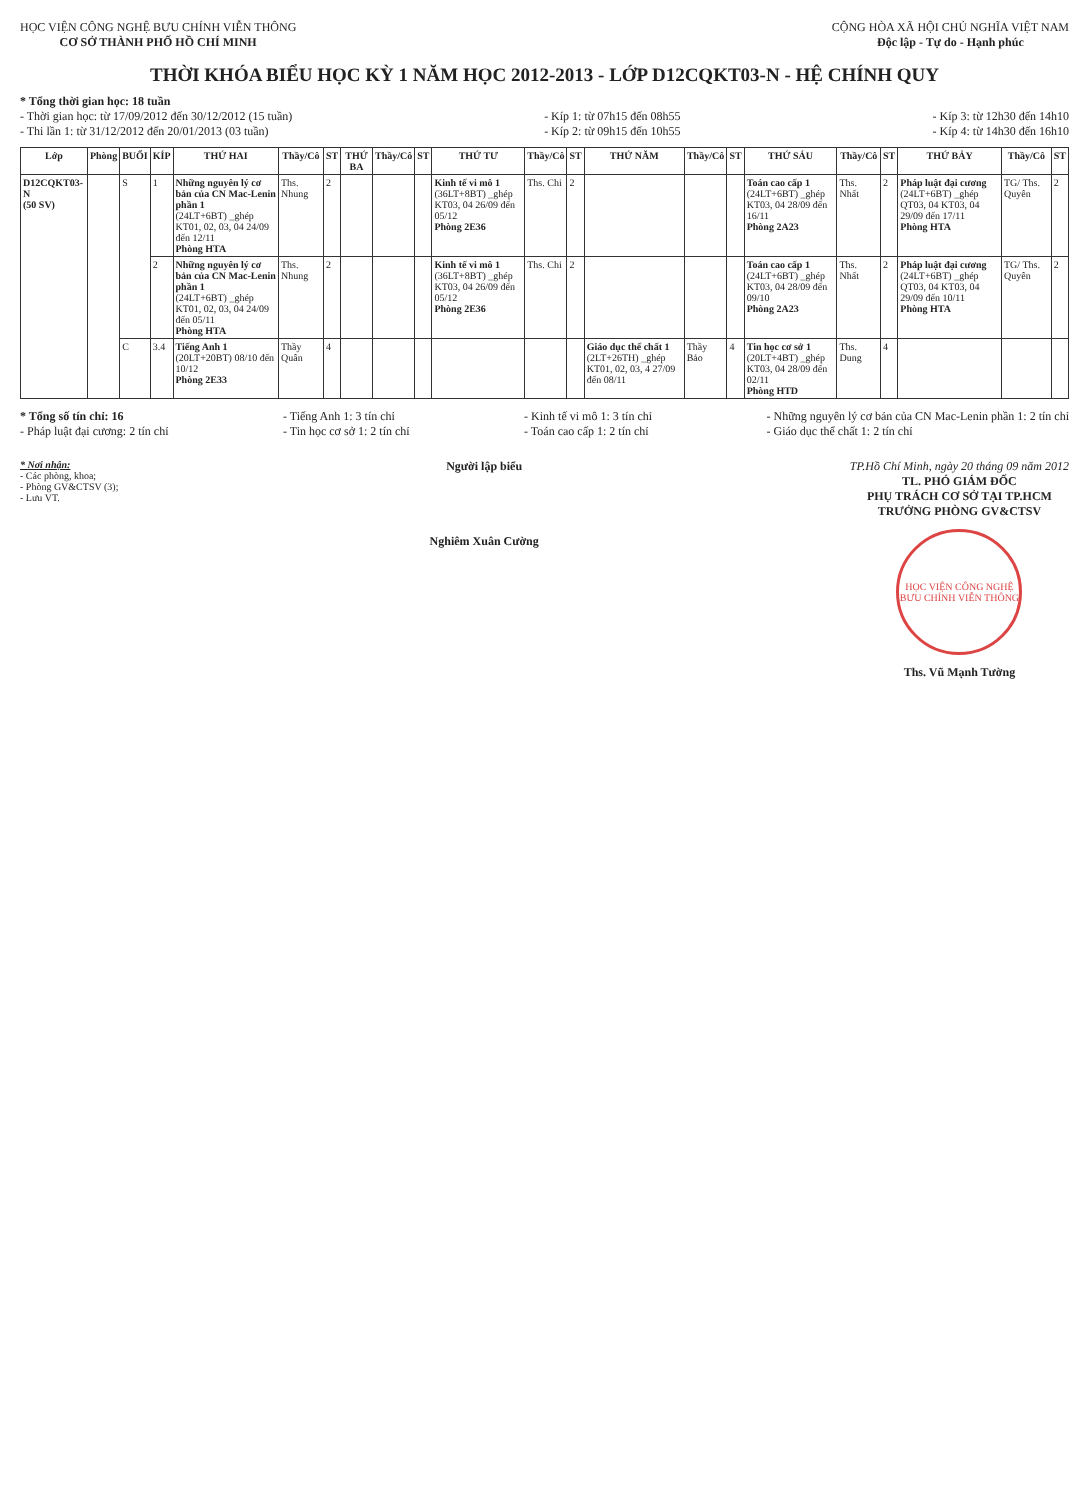HỌC VIỆN CÔNG NGHỆ BƯU CHÍNH VIỄN THÔNG
CƠ SỞ THÀNH PHỐ HỒ CHÍ MINH
CỘNG HÒA XÃ HỘI CHỦ NGHĨA VIỆT NAM
Độc lập - Tự do - Hạnh phúc
THỜI KHÓA BIỂU HỌC KỲ 1 NĂM HỌC 2012-2013 - LỚP D12CQKT03-N - HỆ CHÍNH QUY
* Tổng thời gian học: 18 tuần
- Thời gian học: từ 17/09/2012 đến 30/12/2012 (15 tuần)
- Thi lần 1: từ 31/12/2012 đến 20/01/2013 (03 tuần)
- Kíp 1: từ 07h15 đến 08h55
- Kíp 2: từ 09h15 đến 10h55
- Kíp 3: từ 12h30 đến 14h10
- Kíp 4: từ 14h30 đến 16h10
| Lớp | Phòng | BUỔI | KÍP | THỨ HAI | Thầy/Cô | ST | THỨ BA | Thầy/Cô | ST | THỨ TƯ | Thầy/Cô | ST | THỨ NĂM | Thầy/Cô | ST | THỨ SÁU | Thầy/Cô | ST | THỨ BẢY | Thầy/Cô | ST |
| --- | --- | --- | --- | --- | --- | --- | --- | --- | --- | --- | --- | --- | --- | --- | --- | --- | --- | --- | --- | --- | --- |
| D12CQKT03-N (50 SV) | | S | 1 | Những nguyên lý cơ bản của CN Mac-Lenin phần 1 (24LT+6BT) _ghép KT01, 02, 03, 04 24/09 đến 12/11 Phòng HTA | Ths. Nhung | 2 | | | | Kinh tế vi mô 1 (36LT+8BT) _ghép KT03, 04 26/09 đến 05/12 Phòng 2E36 | Ths. Chi | 2 | | | | Toán cao cấp 1 (24LT+6BT) _ghép KT03, 04 28/09 đến 16/11 Phòng 2A23 | Ths. Nhất | 2 | Pháp luật đại cương (24LT+6BT) _ghép QT03, 04 KT03, 04 29/09 đến 17/11 Phòng HTA | TG/ Ths. Quyên | 2 |
| | | | 2 | Những nguyên lý cơ bản của CN Mac-Lenin phần 1 (24LT+6BT) _ghép KT01, 02, 03, 04 24/09 đến 05/11 Phòng HTA | Ths. Nhung | 2 | | | | Kinh tế vi mô 1 (36LT+8BT) _ghép KT03, 04 26/09 đến 05/12 Phòng 2E36 | Ths. Chi | 2 | | | | Toán cao cấp 1 (24LT+6BT) _ghép KT03, 04 28/09 đến 09/10 Phòng 2A23 | Ths. Nhất | 2 | Pháp luật đại cương (24LT+6BT) _ghép QT03, 04 KT03, 04 29/09 đến 10/11 Phòng HTA | TG/ Ths. Quyên | 2 |
| | | C | 3.4 | Tiếng Anh 1 (20LT+20BT) 08/10 đến 10/12 Phòng 2E33 | Thầy Quân | 4 | | | | | | | Giáo dục thể chất 1 (2LT+26TH) _ghép KT01, 02, 03, 4 27/09 đến 08/11 | Thầy Bảo | 4 | Tin học cơ sở 1 (20LT+4BT) _ghép KT03, 04 28/09 đến 02/11 Phòng HTD | Ths. Dung | 4 | | | |
* Tổng số tín chỉ: 16
- Pháp luật đại cương: 2 tín chỉ
- Tiếng Anh 1: 3 tín chỉ
- Tin học cơ sở 1: 2 tín chỉ
- Kinh tế vi mô 1: 3 tín chỉ
- Toán cao cấp 1: 2 tín chỉ
- Những nguyên lý cơ bản của CN Mac-Lenin phần 1: 2 tín chỉ
- Giáo dục thể chất 1: 2 tín chỉ
* Nơi nhận:
- Các phòng, khoa;
- Phòng GV&CTSV (3);
- Lưu VT.
Người lập biểu
Nghiêm Xuân Cường
TP.Hồ Chí Minh, ngày 20 tháng 09 năm 2012
TL. PHÓ GIÁM ĐỐC
PHỤ TRÁCH CƠ SỞ TẠI TP.HCM
TRƯỞNG PHÒNG GV&CTSV
HỌC VIỆN CÔNG NGHỆ BƯU CHÍNH VIỄN THÔNG
Ths. Vũ Mạnh Tường